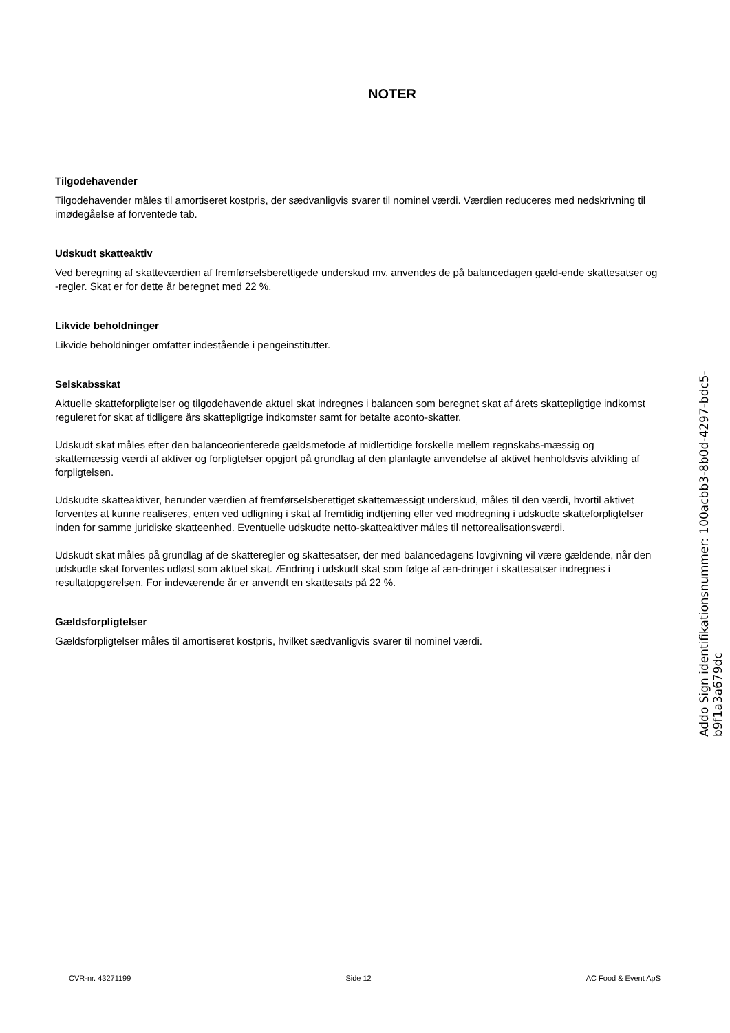NOTER
Tilgodehavender
Tilgodehavender måles til amortiseret kostpris, der sædvanligvis svarer til nominel værdi. Værdien reduceres med nedskrivning til imødegåelse af forventede tab.
Udskudt skatteaktiv
Ved beregning af skatteværdien af fremførselsberettigede underskud mv. anvendes de på balancedagen gæld-ende skattesatser og -regler. Skat er for dette år beregnet med 22 %.
Likvide beholdninger
Likvide beholdninger omfatter indestående i pengeinstitutter.
Selskabsskat
Aktuelle skatteforpligtelser og tilgodehavende aktuel skat indregnes i balancen som beregnet skat af årets skattepligtige indkomst reguleret for skat af tidligere års skattepligtige indkomster samt for betalte aconto-skatter.
Udskudt skat måles efter den balanceorienterede gældsmetode af midlertidige forskelle mellem regnskabs-mæssig og skattemæssig værdi af aktiver og forpligtelser opgjort på grundlag af den planlagte anvendelse af aktivet henholdsvis afvikling af forpligtelsen.
Udskudte skatteaktiver, herunder værdien af fremførselsberettiget skattemæssigt underskud, måles til den værdi, hvortil aktivet forventes at kunne realiseres, enten ved udligning i skat af fremtidig indtjening eller ved modregning i udskudte skatteforpligtelser inden for samme juridiske skatteenhed. Eventuelle udskudte netto-skatteaktiver måles til nettorealisationsværdi.
Udskudt skat måles på grundlag af de skatteregler og skattesatser, der med balancedagens lovgivning vil være gældende, når den udskudte skat forventes udløst som aktuel skat. Ændring i udskudt skat som følge af æn-dringer i skattesatser indregnes i resultatopgørelsen. For indeværende år er anvendt en skattesats på 22 %.
Gældsforpligtelser
Gældsforpligtelser måles til amortiseret kostpris, hvilket sædvanligvis svarer til nominel værdi.
CVR-nr. 43271199 Side 12 AC Food & Event ApS
Addo Sign identifikationsnummer: 100acbb3-8b0d-4297-bdc5-b9f1a3a679dc